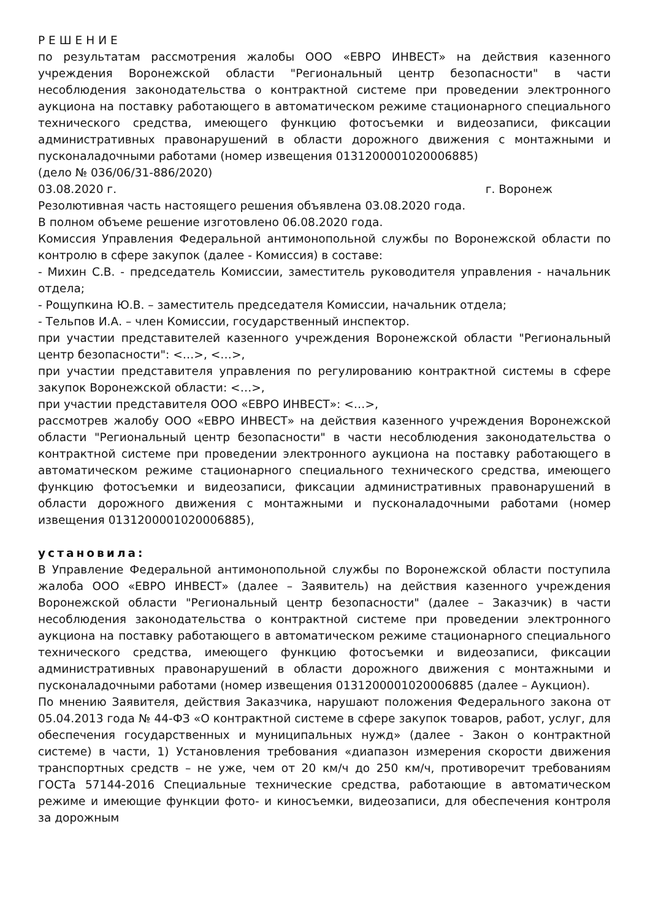Р Е Ш Е Н И Е
по результатам рассмотрения жалобы ООО «ЕВРО ИНВЕСТ» на действия казенного учреждения Воронежской области "Региональный центр безопасности" в части несоблюдения законодательства о контрактной системе при проведении электронного аукциона на поставку работающего в автоматическом режиме стационарного специального технического средства, имеющего функцию фотосъемки и видеозаписи, фиксации административных правонарушений в области дорожного движения с монтажными и пусконаладочными работами (номер извещения 0131200001020006885)
(дело № 036/06/31-886/2020)
03.08.2020 г. г. Воронеж
Резолютивная часть настоящего решения объявлена 03.08.2020 года.
В полном объеме решение изготовлено 06.08.2020 года.
Комиссия Управления Федеральной антимонопольной службы по Воронежской области по контролю в сфере закупок (далее - Комиссия) в составе:
- Михин С.В. - председатель Комиссии, заместитель руководителя управления - начальник отдела;
- Рощупкина Ю.В. – заместитель председателя Комиссии, начальник отдела;
- Тельпов И.А. – член Комиссии, государственный инспектор.
при участии представителей казенного учреждения Воронежской области "Региональный центр безопасности": <…>, <…>,
при участии представителя управления по регулированию контрактной системы в сфере закупок Воронежской области: <…>,
при участии представителя ООО «ЕВРО ИНВЕСТ»: <…>,
рассмотрев жалобу ООО «ЕВРО ИНВЕСТ» на действия казенного учреждения Воронежской области "Региональный центр безопасности" в части несоблюдения законодательства о контрактной системе при проведении электронного аукциона на поставку работающего в автоматическом режиме стационарного специального технического средства, имеющего функцию фотосъемки и видеозаписи, фиксации административных правонарушений в области дорожного движения с монтажными и пусконаладочными работами (номер извещения 0131200001020006885),
установила:
В Управление Федеральной антимонопольной службы по Воронежской области поступила жалоба ООО «ЕВРО ИНВЕСТ» (далее – Заявитель) на действия казенного учреждения Воронежской области "Региональный центр безопасности" (далее – Заказчик) в части несоблюдения законодательства о контрактной системе при проведении электронного аукциона на поставку работающего в автоматическом режиме стационарного специального технического средства, имеющего функцию фотосъемки и видеозаписи, фиксации административных правонарушений в области дорожного движения с монтажными и пусконаладочными работами (номер извещения 0131200001020006885 (далее – Аукцион).
По мнению Заявителя, действия Заказчика, нарушают положения Федерального закона от 05.04.2013 года № 44-ФЗ «О контрактной системе в сфере закупок товаров, работ, услуг, для обеспечения государственных и муниципальных нужд» (далее - Закон о контрактной системе) в части, 1) Установления требования «диапазон измерения скорости движения транспортных средств – не уже, чем от 20 км/ч до 250 км/ч, противоречит требованиям ГОСТа 57144-2016 Специальные технические средства, работающие в автоматическом режиме и имеющие функции фото- и киносъемки, видеозаписи, для обеспечения контроля за дорожным